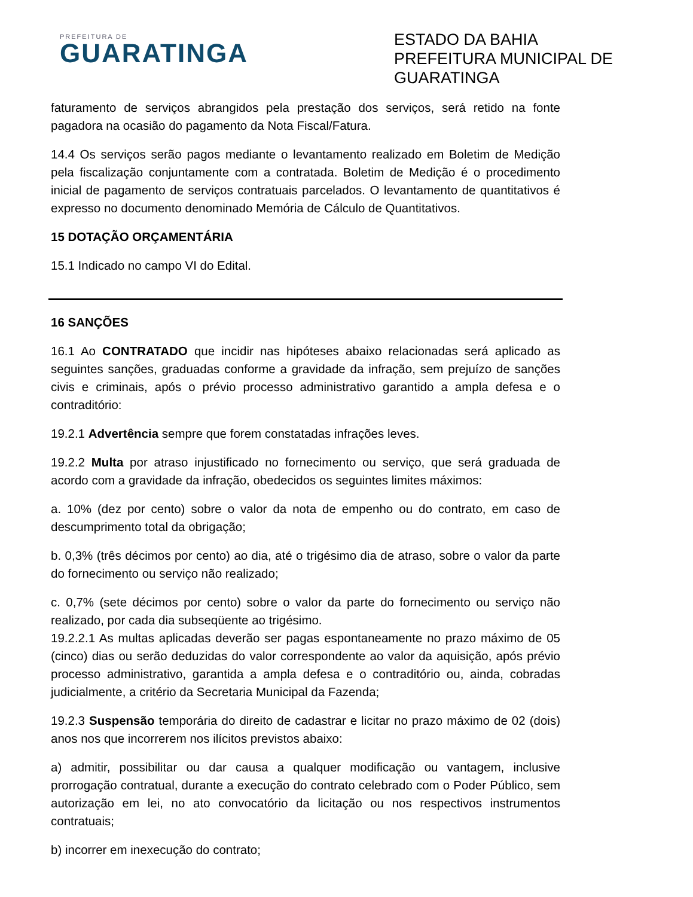PREFEITURA DE
GUARATINGA
ESTADO DA BAHIA
PREFEITURA MUNICIPAL DE
GUARATINGA
faturamento de serviços abrangidos pela prestação dos serviços, será retido na fonte pagadora na ocasião do pagamento da Nota Fiscal/Fatura.
14.4 Os serviços serão pagos mediante o levantamento realizado em Boletim de Medição pela fiscalização conjuntamente com a contratada. Boletim de Medição é o procedimento inicial de pagamento de serviços contratuais parcelados. O levantamento de quantitativos é expresso no documento denominado Memória de Cálculo de Quantitativos.
15 DOTAÇÃO ORÇAMENTÁRIA
15.1 Indicado no campo VI do Edital.
16 SANÇÕES
16.1 Ao CONTRATADO que incidir nas hipóteses abaixo relacionadas será aplicado as seguintes sanções, graduadas conforme a gravidade da infração, sem prejuízo de sanções civis e criminais, após o prévio processo administrativo garantido a ampla defesa e o contraditório:
19.2.1 Advertência sempre que forem constatadas infrações leves.
19.2.2 Multa por atraso injustificado no fornecimento ou serviço, que será graduada de acordo com a gravidade da infração, obedecidos os seguintes limites máximos:
a. 10% (dez por cento) sobre o valor da nota de empenho ou do contrato, em caso de descumprimento total da obrigação;
b. 0,3% (três décimos por cento) ao dia, até o trigésimo dia de atraso, sobre o valor da parte do fornecimento ou serviço não realizado;
c. 0,7% (sete décimos por cento) sobre o valor da parte do fornecimento ou serviço não realizado, por cada dia subseqüente ao trigésimo.
19.2.2.1 As multas aplicadas deverão ser pagas espontaneamente no prazo máximo de 05 (cinco) dias ou serão deduzidas do valor correspondente ao valor da aquisição, após prévio processo administrativo, garantida a ampla defesa e o contraditório ou, ainda, cobradas judicialmente, a critério da Secretaria Municipal da Fazenda;
19.2.3 Suspensão temporária do direito de cadastrar e licitar no prazo máximo de 02 (dois) anos nos que incorrerem nos ilícitos previstos abaixo:
a) admitir, possibilitar ou dar causa a qualquer modificação ou vantagem, inclusive prorrogação contratual, durante a execução do contrato celebrado com o Poder Público, sem autorização em lei, no ato convocatório da licitação ou nos respectivos instrumentos contratuais;
b) incorrer em inexecução do contrato;